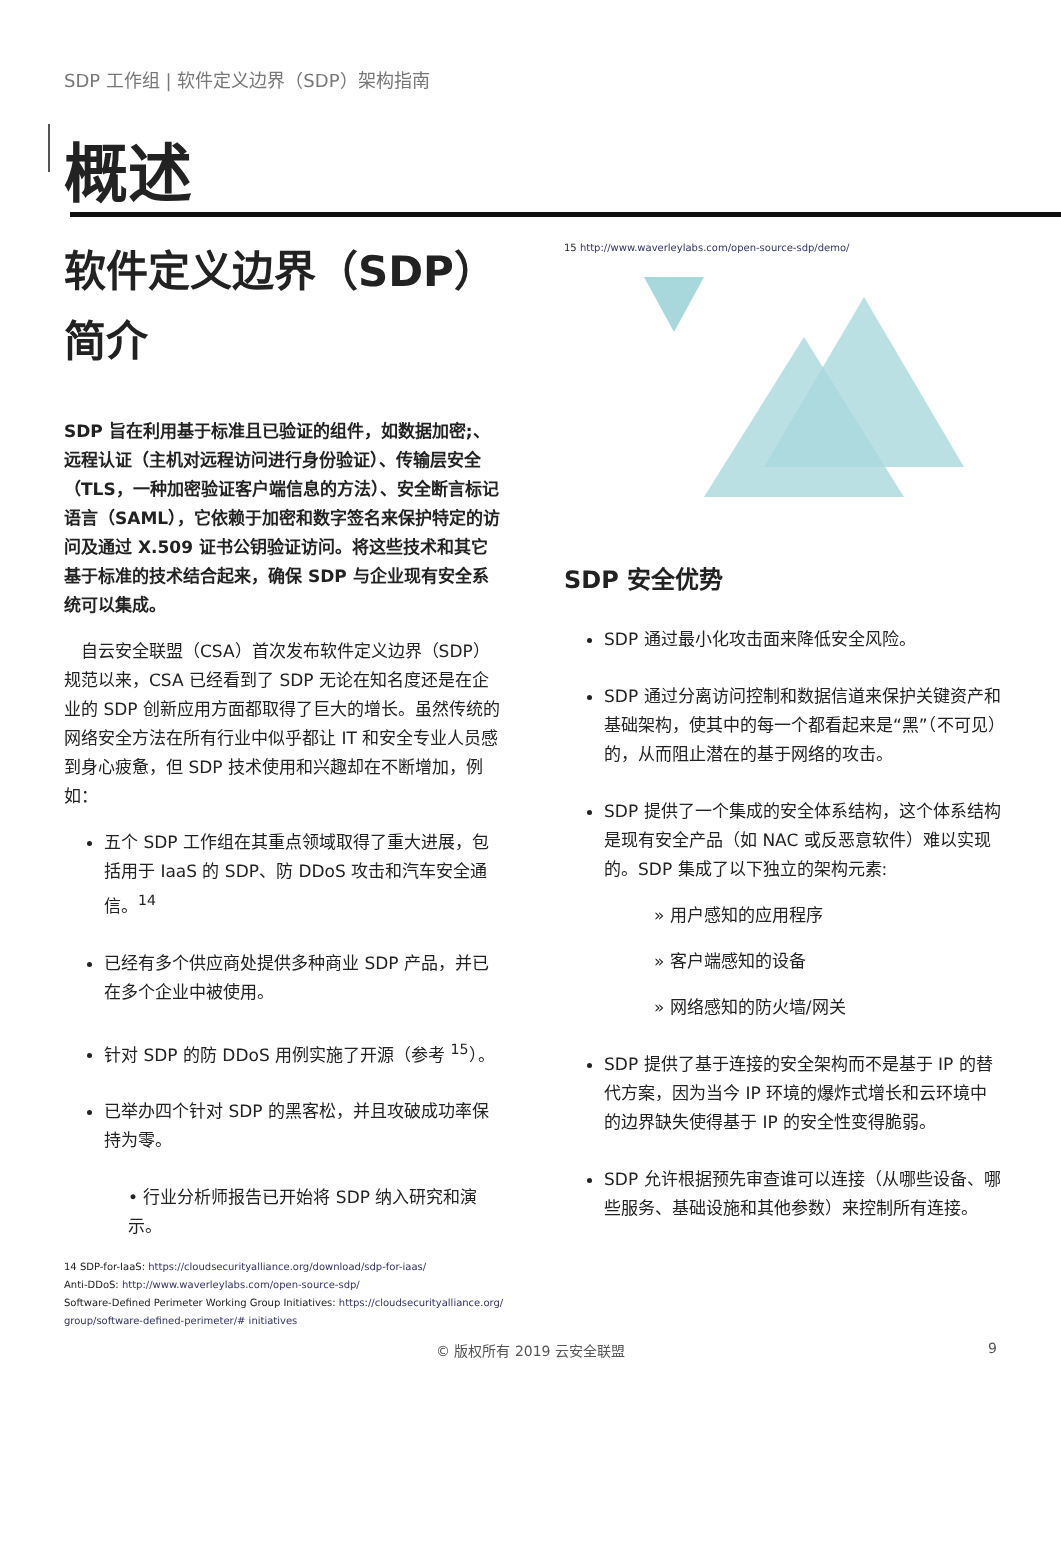SDP 工作组 | 软件定义边界（SDP）架构指南
概述
软件定义边界（SDP）简介
SDP 旨在利用基于标准且已验证的组件，如数据加密;、远程认证（主机对远程访问进行身份验证）、传输层安全（TLS，一种加密验证客户端信息的方法）、安全断言标记语言（SAML），它依赖于加密和数字签名来保护特定的访问及通过 X.509 证书公钥验证访问。将这些技术和其它基于标准的技术结合起来，确保 SDP 与企业现有安全系统可以集成。
　自云安全联盟（CSA）首次发布软件定义边界（SDP）规范以来，CSA 已经看到了 SDP 无论在知名度还是在企业的 SDP 创新应用方面都取得了巨大的增长。虽然传统的网络安全方法在所有行业中似乎都让 IT 和安全专业人员感到身心疲惫，但 SDP 技术使用和兴趣却在不断增加，例如：
五个 SDP 工作组在其重点领域取得了重大进展，包括用于 IaaS 的 SDP、防 DDoS 攻击和汽车安全通信。<sup>14</sup>
已经有多个供应商处提供多种商业 SDP 产品，并已在多个企业中被使用。
针对 SDP 的防 DDoS 用例实施了开源（参考 <sup>15</sup>）。
已举办四个针对 SDP 的黑客松，并且攻破成功率保持为零。
• 行业分析师报告已开始将 SDP 纳入研究和演示。
14 SDP-for-IaaS: https://cloudsecurityalliance.org/download/sdp-for-iaas/
Anti-DDoS: http://www.waverleylabs.com/open-source-sdp/
Software-Defined Perimeter Working Group Initiatives: https://cloudsecurityalliance.org/ group/software-defined-perimeter/# initiatives
15 http://www.waverleylabs.com/open-source-sdp/demo/
SDP 安全优势
SDP 通过最小化攻击面来降低安全风险。
SDP 通过分离访问控制和数据信道来保护关键资产和基础架构，使其中的每一个都看起来是“黑”（不可见）的，从而阻止潜在的基于网络的攻击。
SDP 提供了一个集成的安全体系结构，这个体系结构是现有安全产品（如 NAC 或反恶意软件）难以实现的。SDP 集成了以下独立的架构元素:
» 用户感知的应用程序
» 客户端感知的设备
» 网络感知的防火墙/网关
SDP 提供了基于连接的安全架构而不是基于 IP 的替代方案，因为当今 IP 环境的爆炸式增长和云环境中的边界缺失使得基于 IP 的安全性变得脆弱。
SDP 允许根据预先审查谁可以连接（从哪些设备、哪些服务、基础设施和其他参数）来控制所有连接。
© 版权所有 2019 云安全联盟 9